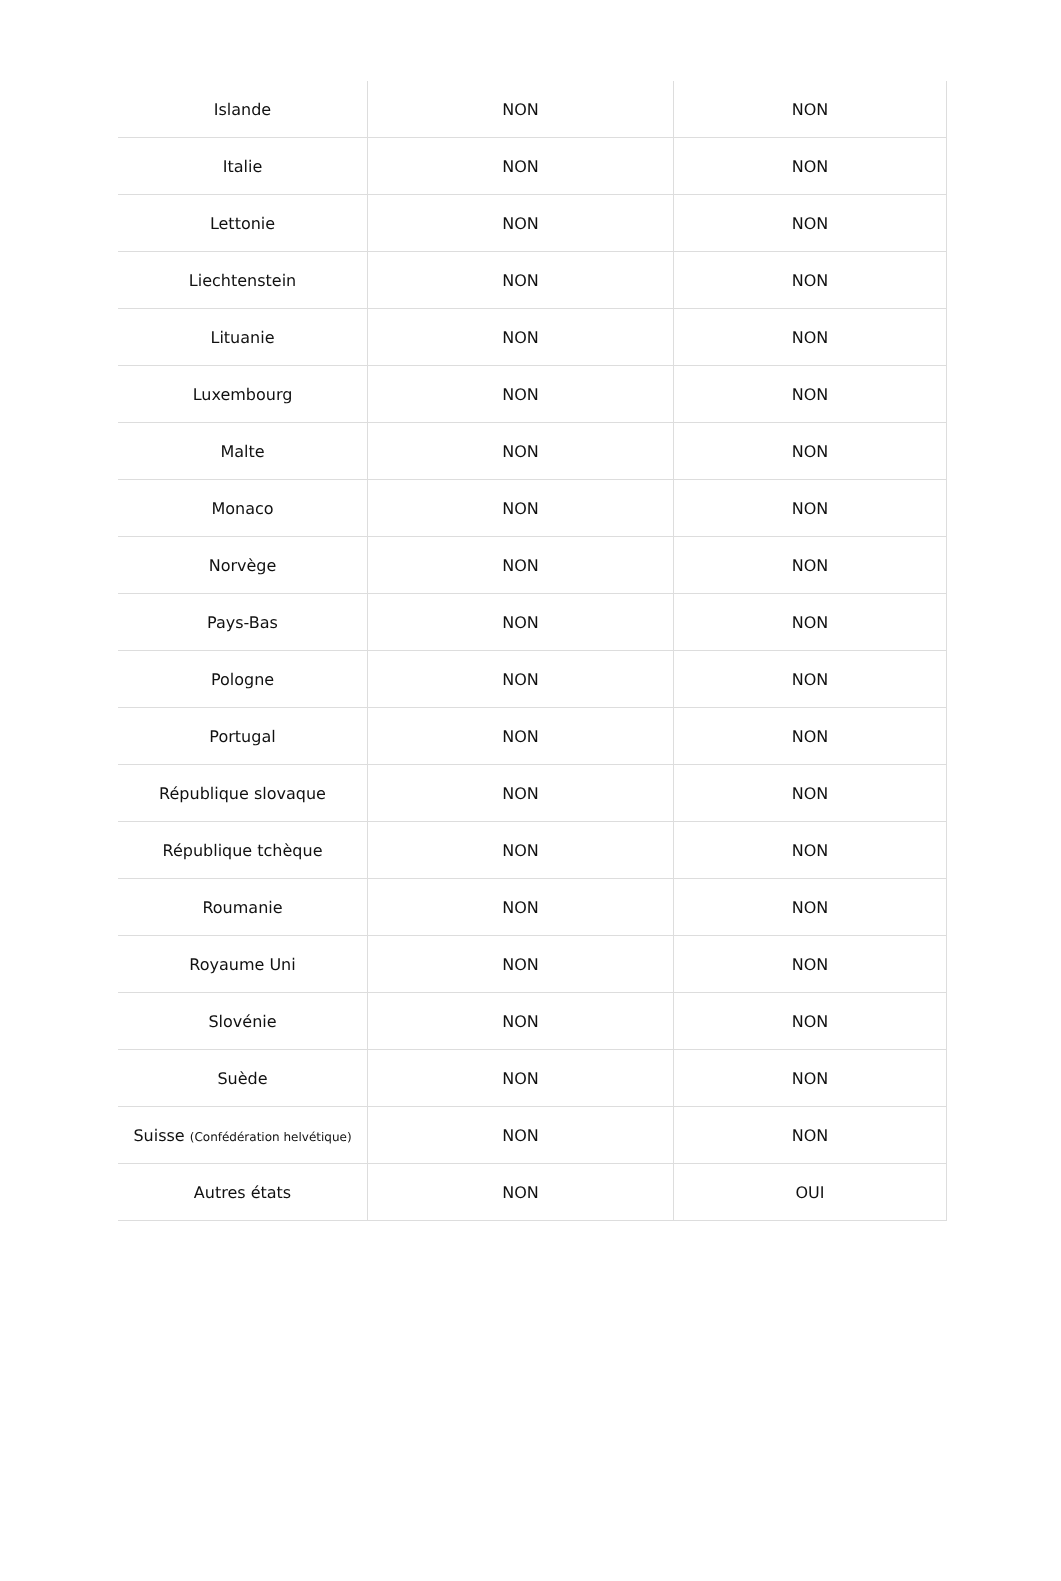| Islande | NON | NON |
| Italie | NON | NON |
| Lettonie | NON | NON |
| Liechtenstein | NON | NON |
| Lituanie | NON | NON |
| Luxembourg | NON | NON |
| Malte | NON | NON |
| Monaco | NON | NON |
| Norvège | NON | NON |
| Pays-Bas | NON | NON |
| Pologne | NON | NON |
| Portugal | NON | NON |
| République slovaque | NON | NON |
| République tchèque | NON | NON |
| Roumanie | NON | NON |
| Royaume Uni | NON | NON |
| Slovénie | NON | NON |
| Suède | NON | NON |
| Suisse (Confédération helvétique) | NON | NON |
| Autres états | NON | OUI |